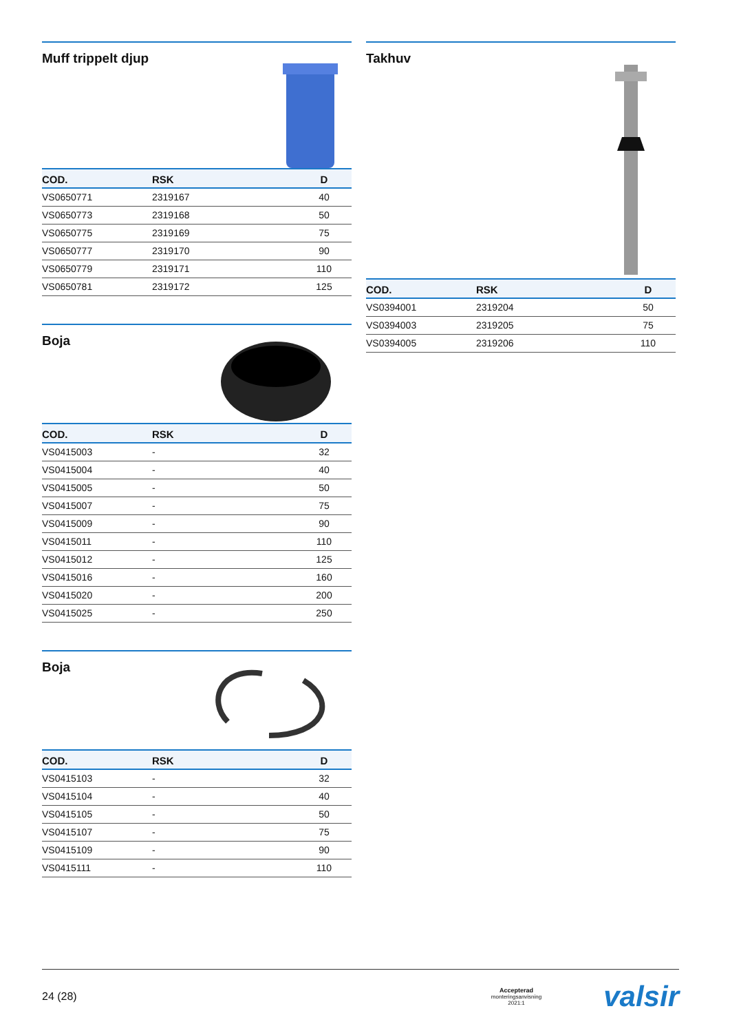Muff trippelt djup
| COD. | RSK | D |
| --- | --- | --- |
| VS0650771 | 2319167 | 40 |
| VS0650773 | 2319168 | 50 |
| VS0650775 | 2319169 | 75 |
| VS0650777 | 2319170 | 90 |
| VS0650779 | 2319171 | 110 |
| VS0650781 | 2319172 | 125 |
Boja
| COD. | RSK | D |
| --- | --- | --- |
| VS0415003 | - | 32 |
| VS0415004 | - | 40 |
| VS0415005 | - | 50 |
| VS0415007 | - | 75 |
| VS0415009 | - | 90 |
| VS0415011 | - | 110 |
| VS0415012 | - | 125 |
| VS0415016 | - | 160 |
| VS0415020 | - | 200 |
| VS0415025 | - | 250 |
Boja
| COD. | RSK | D |
| --- | --- | --- |
| VS0415103 | - | 32 |
| VS0415104 | - | 40 |
| VS0415105 | - | 50 |
| VS0415107 | - | 75 |
| VS0415109 | - | 90 |
| VS0415111 | - | 110 |
Takhuv
| COD. | RSK | D |
| --- | --- | --- |
| VS0394001 | 2319204 | 50 |
| VS0394003 | 2319205 | 75 |
| VS0394005 | 2319206 | 110 |
24 (28) Accepterad
monteringsanvisning
2021:1 valsir